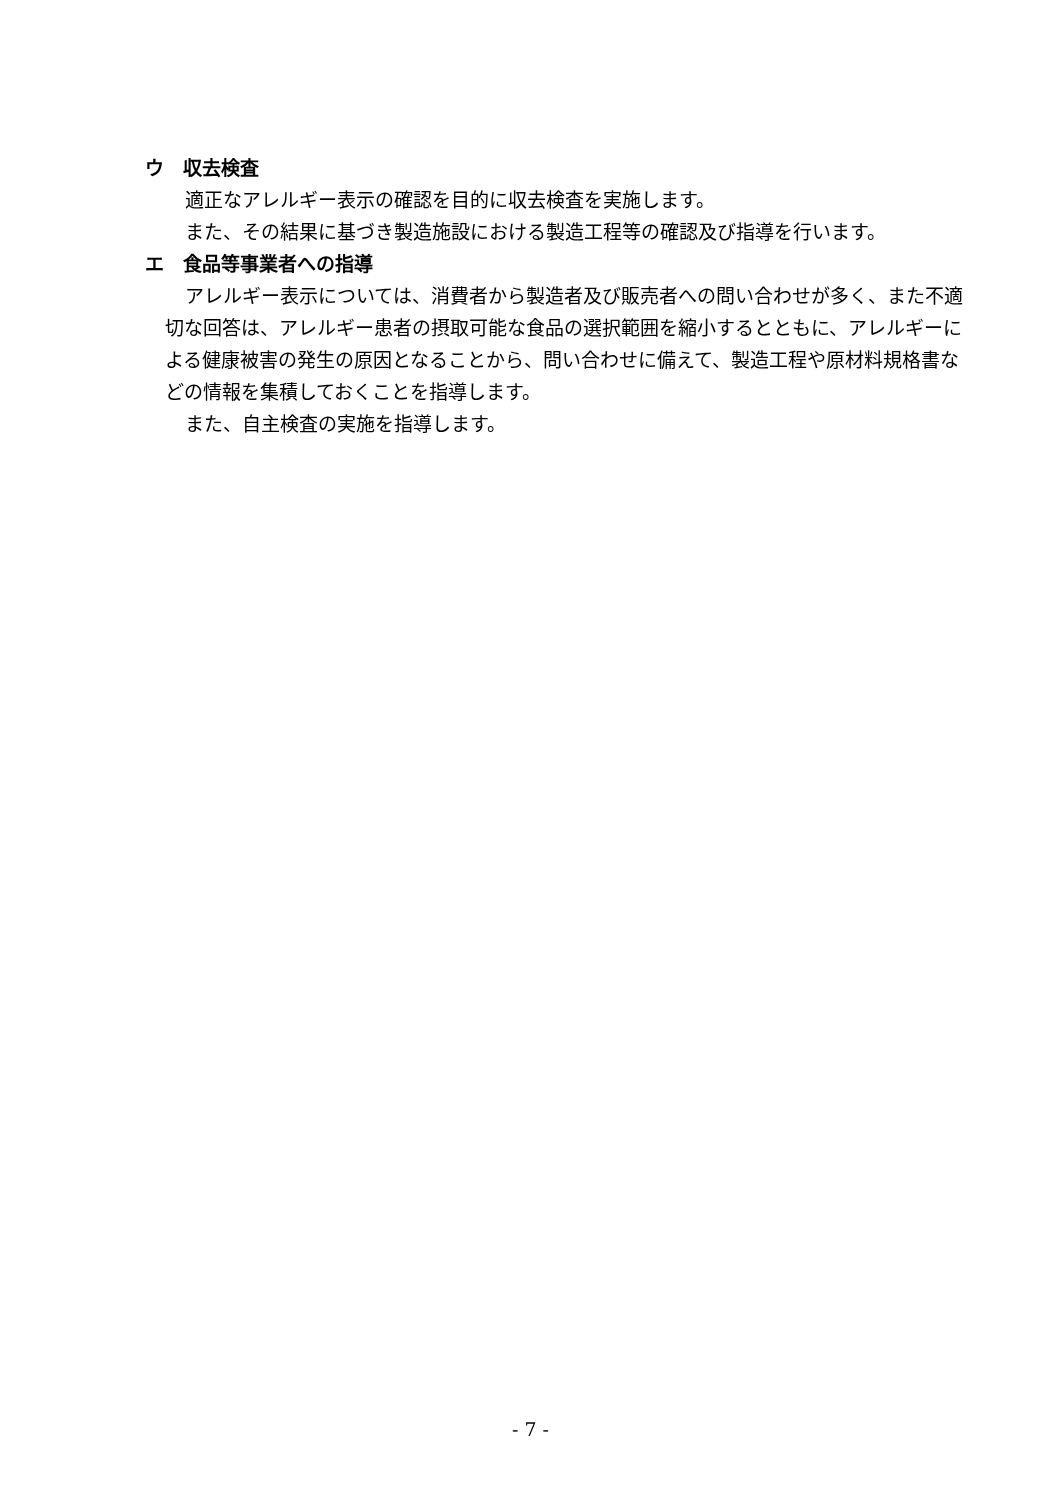ウ　収去検査
適正なアレルギー表示の確認を目的に収去検査を実施します。
また、その結果に基づき製造施設における製造工程等の確認及び指導を行います。
エ　食品等事業者への指導
アレルギー表示については、消費者から製造者及び販売者への問い合わせが多く、また不適切な回答は、アレルギー患者の摂取可能な食品の選択範囲を縮小するとともに、アレルギーによる健康被害の発生の原因となることから、問い合わせに備えて、製造工程や原材料規格書などの情報を集積しておくことを指導します。
また、自主検査の実施を指導します。
- 7 -